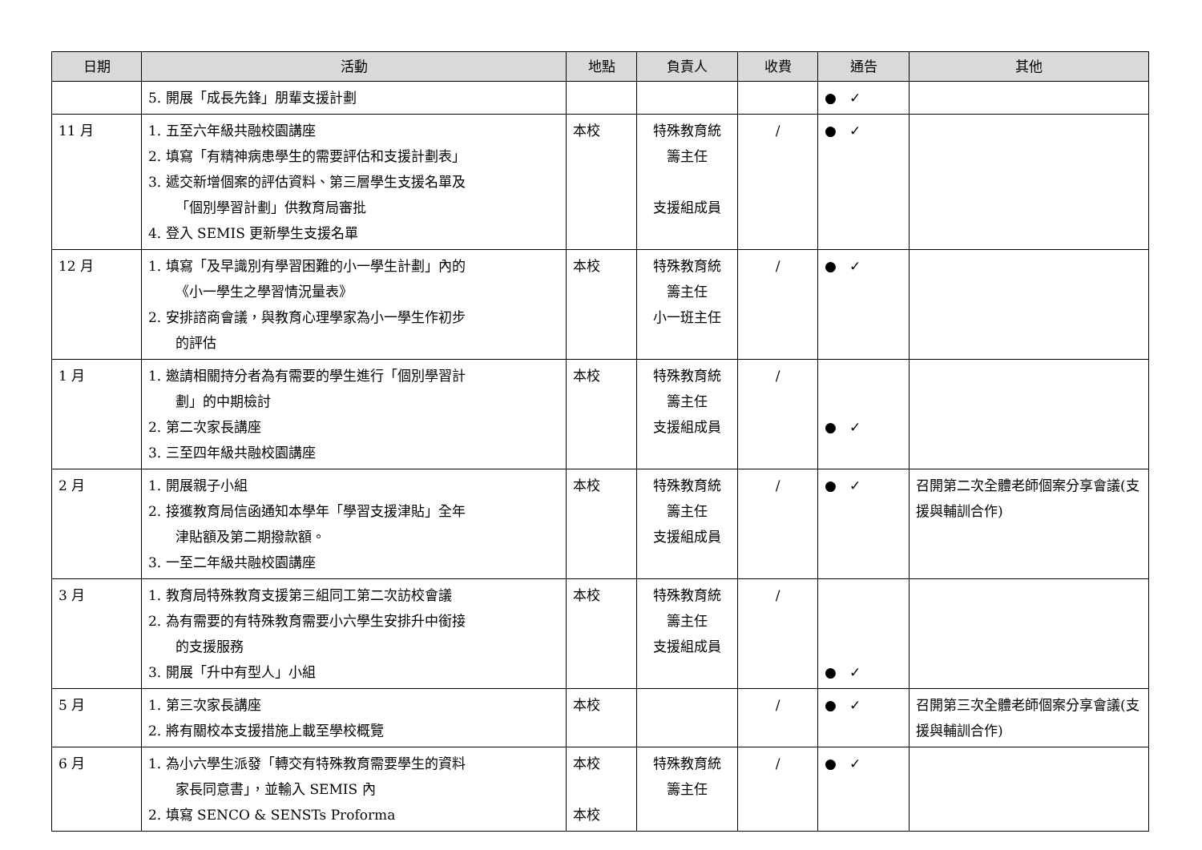| 日期 | 活動 | 地點 | 負責人 | 收費 | 通告 | 其他 |
| --- | --- | --- | --- | --- | --- | --- |
| | 5. 開展「成長先鋒」朋輩支援計劃 | | | | ● ✓ | |
| 11 月 | 1. 五至六年級共融校園講座 2. 填寫「有精神病患學生的需要評估和支援計劃表」 3. 遞交新增個案的評估資料、第三層學生支援名單及 「個別學習計劃」供教育局審批 4. 登入 SEMIS 更新學生支援名單 | 本校 | 特殊教育統 籌主任 支援組成員 | / | ● ✓ | |
| 12 月 | 1. 填寫「及早識別有學習困難的小一學生計劃」內的 《小一學生之學習情況量表》 2. 安排諮商會議，與教育心理學家為小一學生作初步 的評估 | 本校 | 特殊教育統 籌主任 小一班主任 | / | ● ✓ | |
| 1 月 | 1. 邀請相關持分者為有需要的學生進行「個別學習計 劃」的中期檢討 2. 第二次家長講座 3. 三至四年級共融校園講座 | 本校 | 特殊教育統 籌主任 支援組成員 | / | ● ✓ | |
| 2 月 | 1. 開展親子小組 2. 接獲教育局信函通知本學年「學習支援津貼」全年 津貼額及第二期撥款額。 3. 一至二年級共融校園講座 | 本校 | 特殊教育統 籌主任 支援組成員 | / | ● ✓ | 召開第二次全體老師個案分享會議(支援與輔訓合作) |
| 3 月 | 1. 教育局特殊教育支援第三組同工第二次訪校會議 2. 為有需要的有特殊教育需要小六學生安排升中銜接 的支援服務 3. 開展「升中有型人」小組 | 本校 | 特殊教育統 籌主任 支援組成員 | / | ● ✓ | |
| 5 月 | 1. 第三次家長講座 2. 將有關校本支援措施上載至學校概覽 | 本校 | | / | ● ✓ | 召開第三次全體老師個案分享會議(支援與輔訓合作) |
| 6 月 | 1. 為小六學生派發「轉交有特殊教育需要學生的資料 家長同意書」，並輸入 SEMIS 內 2. 填寫 SENCO & SENSTs Proforma | 本校 本校 | 特殊教育統 籌主任 | / | ● ✓ | |